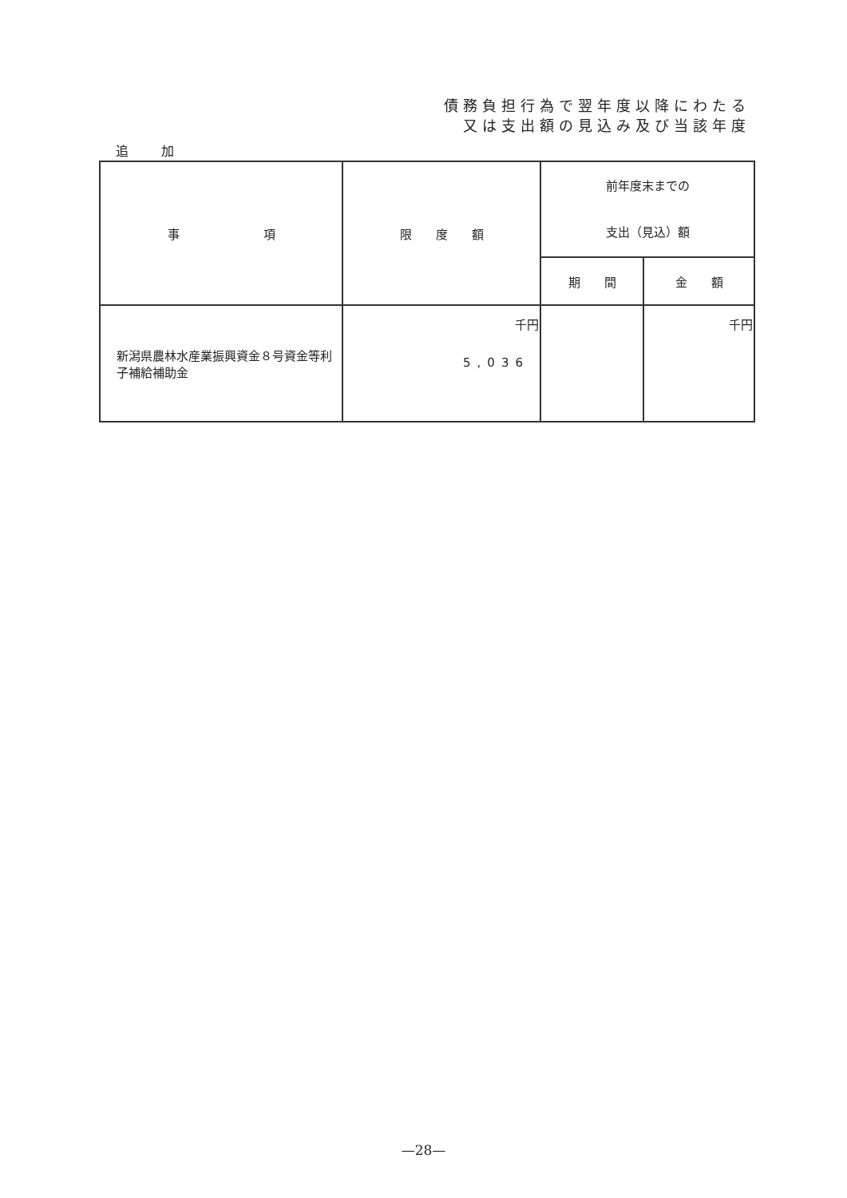債務負担行為で翌年度以降にわたる
又は支出額の見込み及び当該年度
追 加
| 事 項 | 限 度 額 | 前年度末までの 支出（見込）額 | |
| --- | --- | --- | --- |
| | | 期 間 | 金 額 |
| 新潟県農林水産業振興資金８号資金等利子補給補助金 | 千円 5,036 | | 千円 |
—28—